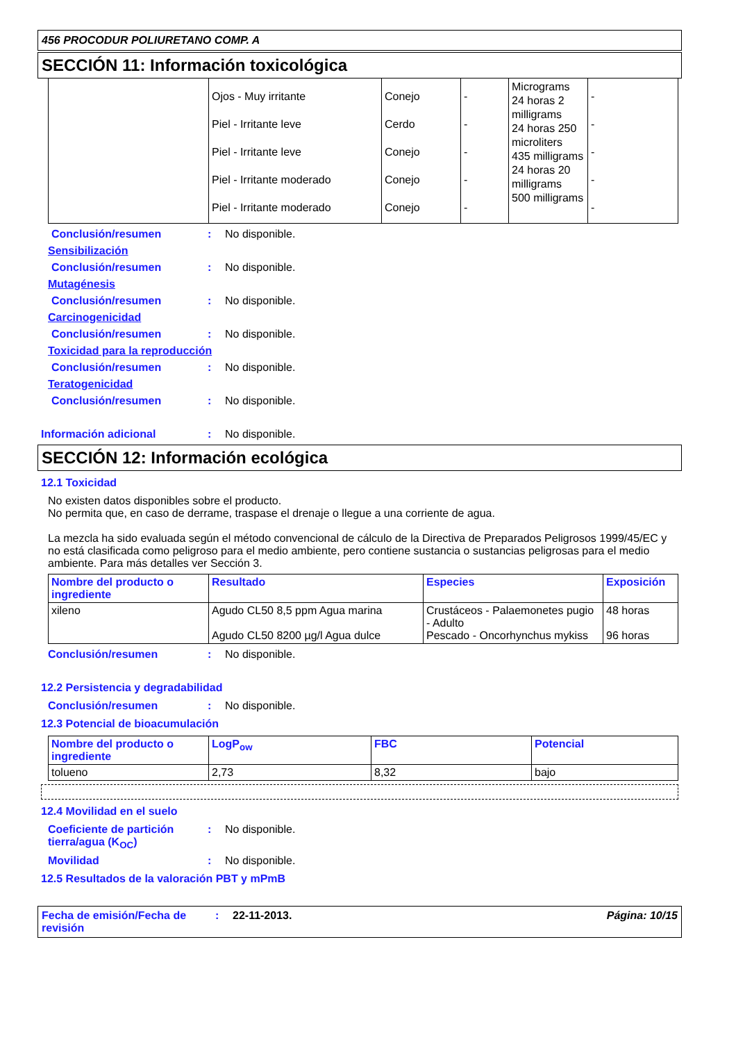456 PROCODUR POLIURETANO COMP. A
SECCIÓN 11: Información toxicológica
| | Ojos - Muy irritante Piel - Irritante leve Piel - Irritante leve Piel - Irritante moderado Piel - Irritante moderado | Conejo Cerdo Conejo Conejo Conejo | - - - - - | Micrograms 24 horas 2 milligrams 24 horas 250 microliters 435 milligrams 24 horas 20 milligrams 500 milligrams | - - - - - |
Conclusión/resumen: No disponible.
Sensibilización
Conclusión/resumen: No disponible.
Mutagénesis
Conclusión/resumen: No disponible.
Carcinogenicidad
Conclusión/resumen: No disponible.
Toxicidad para la reproducción
Conclusión/resumen: No disponible.
Teratogenicidad
Conclusión/resumen: No disponible.
Información adicional: No disponible.
SECCIÓN 12: Información ecológica
12.1 Toxicidad
No existen datos disponibles sobre el producto.
No permita que, en caso de derrame, traspase el drenaje o llegue a una corriente de agua.
La mezcla ha sido evaluada según el método convencional de cálculo de la Directiva de Preparados Peligrosos 1999/45/EC y no está clasificada como peligroso para el medio ambiente, pero contiene sustancia o sustancias peligrosas para el medio ambiente. Para más detalles ver Sección 3.
| Nombre del producto o ingrediente | Resultado | Especies | Exposición |
| --- | --- | --- | --- |
| xileno | Agudo CL50 8,5 ppm Agua marina Agudo CL50 8200 µg/l Agua dulce | Crustáceos - Palaemonetes pugio - Adulto Pescado - Oncorhynchus mykiss | 48 horas 96 horas |
Conclusión/resumen: No disponible.
12.2 Persistencia y degradabilidad
Conclusión/resumen: No disponible.
12.3 Potencial de bioacumulación
| Nombre del producto o ingrediente | LogP<sub>ow</sub> | FBC | Potencial |
| --- | --- | --- | --- |
| tolueno | 2,73 | 8,32 | bajo |
12.4 Movilidad en el suelo
Coeficiente de partición tierra/agua (K<sub>OC</sub>): No disponible.
Movilidad: No disponible.
12.5 Resultados de la valoración PBT y mPmB
Fecha de emisión/Fecha de revisión: 22-11-2013. Página: 10/15